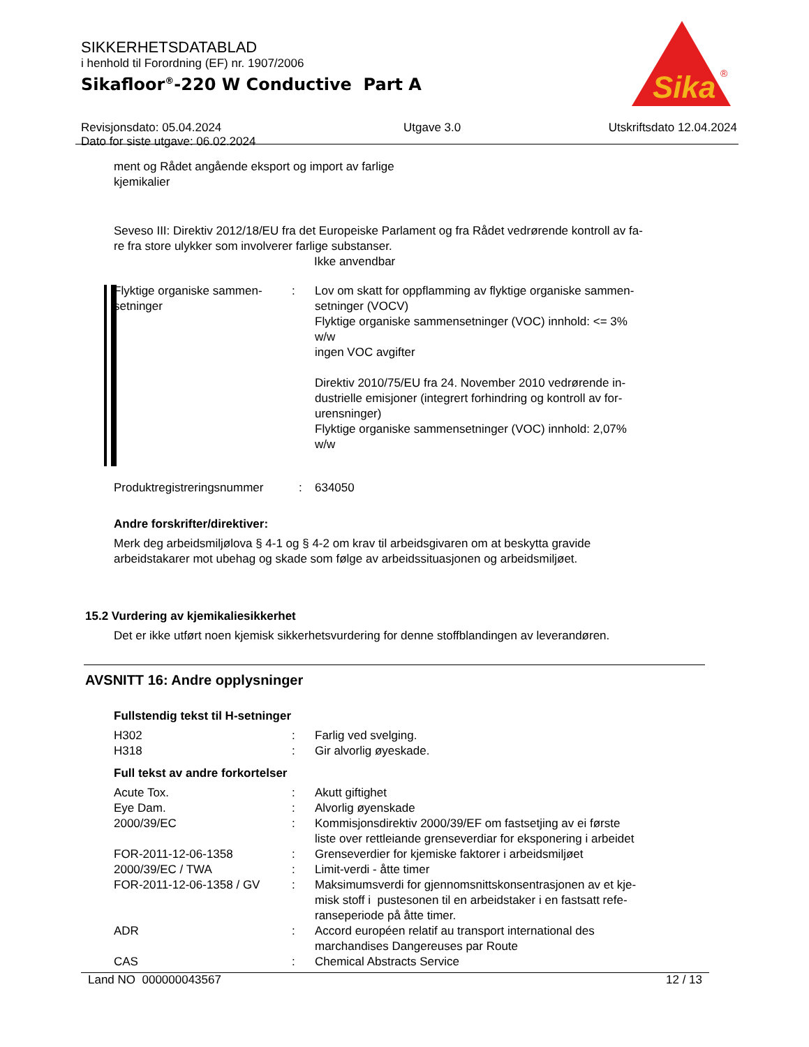SIKKERHETSDATABLAD
i henhold til Forordning (EF) nr. 1907/2006
Sikafloor<sup>®</sup>-220 W Conductive Part A
Revisjonsdato: 05.04.2024
Dato for siste utgave: 06.02.2024
Utgave 3.0 Utskriftsdato 12.04.2024
Sika
®
ment og Rådet angående eksport og import av farlige
kjemikalier
Seveso III: Direktiv 2012/18/EU fra det Europeiske Parlament og fra Rådet vedrørende kontroll av fa-
re fra store ulykker som involverer farlige substanser.
Ikke anvendbar
| Flyktige organiske sammen- setninger | : | Lov om skatt for oppflamming av flyktige organiske sammen- setninger (VOCV) Flyktige organiske sammensetninger (VOC) innhold: <= 3% w/w ingen VOC avgifter Direktiv 2010/75/EU fra 24. November 2010 vedrørende in- dustrielle emisjoner (integrert forhindring og kontroll av for- urensninger) Flyktige organiske sammensetninger (VOC) innhold: 2,07% w/w |
| Produktregistreringsnummer | : | 634050 |
Andre forskrifter/direktiver:
Merk deg arbeidsmiljølova § 4-1 og § 4-2 om krav til arbeidsgivaren om at beskytta gravide
arbeidstakarer mot ubehag og skade som følge av arbeidssituasjonen og arbeidsmiljøet.
15.2 Vurdering av kjemikaliesikkerhet
Det er ikke utført noen kjemisk sikkerhetsvurdering for denne stoffblandingen av leverandøren.
AVSNITT 16: Andre opplysninger
Fullstendig tekst til H-setninger
| H302 | : | Farlig ved svelging. |
| H318 | : | Gir alvorlig øyeskade. |
Full tekst av andre forkortelser
| Acute Tox. | : | Akutt giftighet |
| Eye Dam. | : | Alvorlig øyenskade |
| 2000/39/EC | : | Kommisjonsdirektiv 2000/39/EF om fastsetjing av ei første liste over rettleiande grenseverdiar for eksponering i arbeidet |
| FOR-2011-12-06-1358 | : | Grenseverdier for kjemiske faktorer i arbeidsmiljøet |
| 2000/39/EC / TWA | : | Limit-verdi - åtte timer |
| FOR-2011-12-06-1358 / GV | : | Maksimumsverdi for gjennomsnittskonsentrasjonen av et kje- misk stoff i pustesonen til en arbeidstaker i en fastsatt refe- ranseperiode på åtte timer. |
| ADR | : | Accord européen relatif au transport international des marchandises Dangereuses par Route |
| CAS | : | Chemical Abstracts Service |
Land NO 000000043567 12 / 13